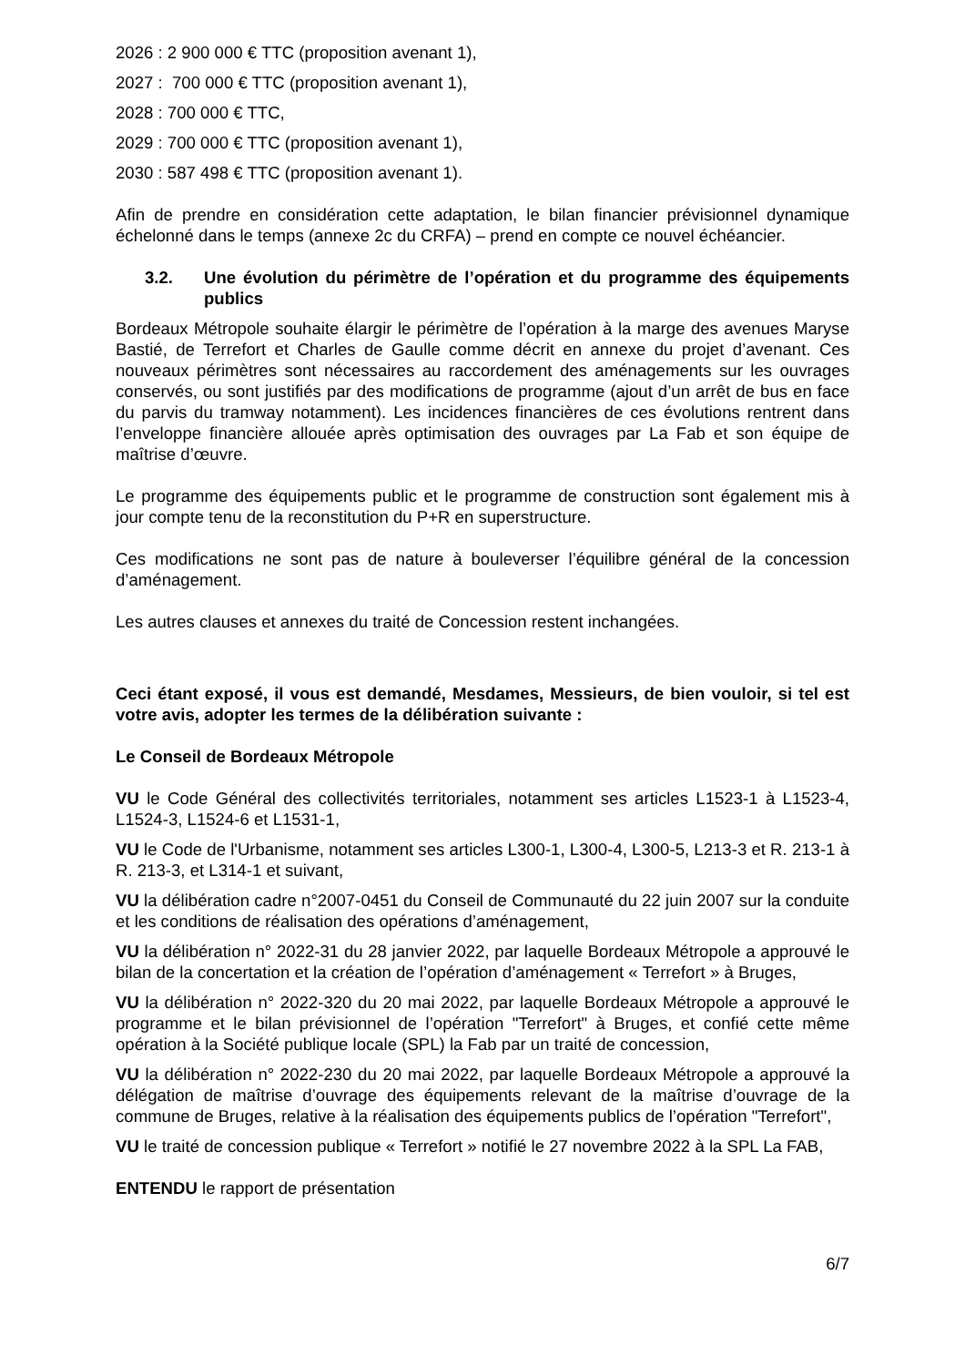2026 : 2 900 000 € TTC (proposition avenant 1),
2027 : 700 000 € TTC (proposition avenant 1),
2028 : 700 000 € TTC,
2029 : 700 000 € TTC (proposition avenant 1),
2030 : 587 498 € TTC (proposition avenant 1).
Afin de prendre en considération cette adaptation, le bilan financier prévisionnel dynamique échelonné dans le temps (annexe 2c du CRFA) – prend en compte ce nouvel échéancier.
3.2. Une évolution du périmètre de l’opération et du programme des équipements publics
Bordeaux Métropole souhaite élargir le périmètre de l’opération à la marge des avenues Maryse Bastié, de Terrefort et Charles de Gaulle comme décrit en annexe du projet d’avenant. Ces nouveaux périmètres sont nécessaires au raccordement des aménagements sur les ouvrages conservés, ou sont justifiés par des modifications de programme (ajout d’un arrêt de bus en face du parvis du tramway notamment). Les incidences financières de ces évolutions rentrent dans l’enveloppe financière allouée après optimisation des ouvrages par La Fab et son équipe de maîtrise d’œuvre.
Le programme des équipements public et le programme de construction sont également mis à jour compte tenu de la reconstitution du P+R en superstructure.
Ces modifications ne sont pas de nature à bouleverser l’équilibre général de la concession d’aménagement.
Les autres clauses et annexes du traité de Concession restent inchangées.
Ceci étant exposé, il vous est demandé, Mesdames, Messieurs, de bien vouloir, si tel est votre avis, adopter les termes de la délibération suivante :
Le Conseil de Bordeaux Métropole
VU le Code Général des collectivités territoriales, notamment ses articles L1523-1 à L1523-4, L1524-3, L1524-6 et L1531-1,
VU le Code de l'Urbanisme, notamment ses articles L300-1, L300-4, L300-5, L213-3 et R. 213-1 à R. 213-3, et L314-1 et suivant,
VU la délibération cadre n°2007-0451 du Conseil de Communauté du 22 juin 2007 sur la conduite et les conditions de réalisation des opérations d’aménagement,
VU la délibération n° 2022-31 du 28 janvier 2022, par laquelle Bordeaux Métropole a approuvé le bilan de la concertation et la création de l’opération d’aménagement « Terrefort » à Bruges,
VU la délibération n° 2022-320 du 20 mai 2022, par laquelle Bordeaux Métropole a approuvé le programme et le bilan prévisionnel de l’opération "Terrefort" à Bruges, et confié cette même opération à la Société publique locale (SPL) la Fab par un traité de concession,
VU la délibération n° 2022-230 du 20 mai 2022, par laquelle Bordeaux Métropole a approuvé la délégation de maîtrise d’ouvrage des équipements relevant de la maîtrise d’ouvrage de la commune de Bruges, relative à la réalisation des équipements publics de l’opération "Terrefort",
VU le traité de concession publique « Terrefort » notifié le 27 novembre 2022 à la SPL La FAB,
ENTENDU le rapport de présentation
6/7